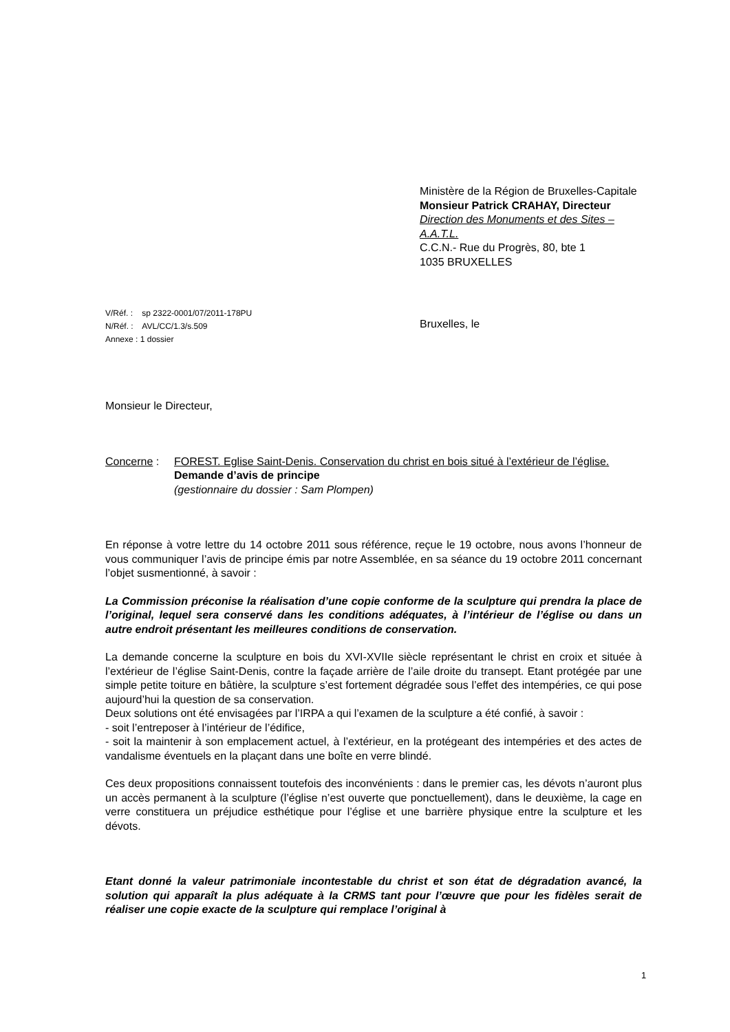Ministère de la Région de Bruxelles-Capitale
Monsieur Patrick CRAHAY, Directeur
Direction des Monuments et des Sites –
A.A.T.L.
C.C.N.- Rue du Progrès, 80, bte 1
1035 BRUXELLES
V/Réf. : sp 2322-0001/07/2011-178PU
N/Réf. : AVL/CC/1.3/s.509
Annexe : 1 dossier
Bruxelles, le
Monsieur le Directeur,
Concerne : FOREST. Eglise Saint-Denis. Conservation du christ en bois situé à l’extérieur de l’église.
Demande d’avis de principe
(gestionnaire du dossier : Sam Plompen)
En réponse à votre lettre du 14 octobre 2011 sous référence, reçue le 19 octobre, nous avons l’honneur de vous communiquer l’avis de principe émis par notre Assemblée, en sa séance du 19 octobre 2011 concernant l’objet susmentionné, à savoir :
La Commission préconise la réalisation d’une copie conforme de la sculpture qui prendra la place de l’original, lequel sera conservé dans les conditions adéquates, à l’intérieur de l’église ou dans un autre endroit présentant les meilleures conditions de conservation.
La demande concerne la sculpture en bois du XVI-XVIIe siècle représentant le christ en croix et située à l’extérieur de l’église Saint-Denis, contre la façade arrière de l’aile droite du transept. Etant protégée par une simple petite toiture en bâtière, la sculpture s’est fortement dégradée sous l’effet des intempéries, ce qui pose aujourd’hui la question de sa conservation.
Deux solutions ont été envisagées par l’IRPA a qui l’examen de la sculpture a été confié, à savoir :
- soit l’entreposer à l’intérieur de l’édifice,
- soit la maintenir à son emplacement actuel, à l’extérieur, en la protégeant des intempéries et des actes de vandalisme éventuels en la plaçant dans une boîte en verre blindé.
Ces deux propositions connaissent toutefois des inconvénients : dans le premier cas, les dévots n’auront plus un accès permanent à la sculpture (l’église n’est ouverte que ponctuellement), dans le deuxième, la cage en verre constituera un préjudice esthétique pour l’église et une barrière physique entre la sculpture et les dévots.
Etant donné la valeur patrimoniale incontestable du christ et son état de dégradation avancé, la solution qui apparaît la plus adéquate à la CRMS tant pour l’œuvre que pour les fidèles serait de réaliser une copie exacte de la sculpture qui remplace l’original à
1